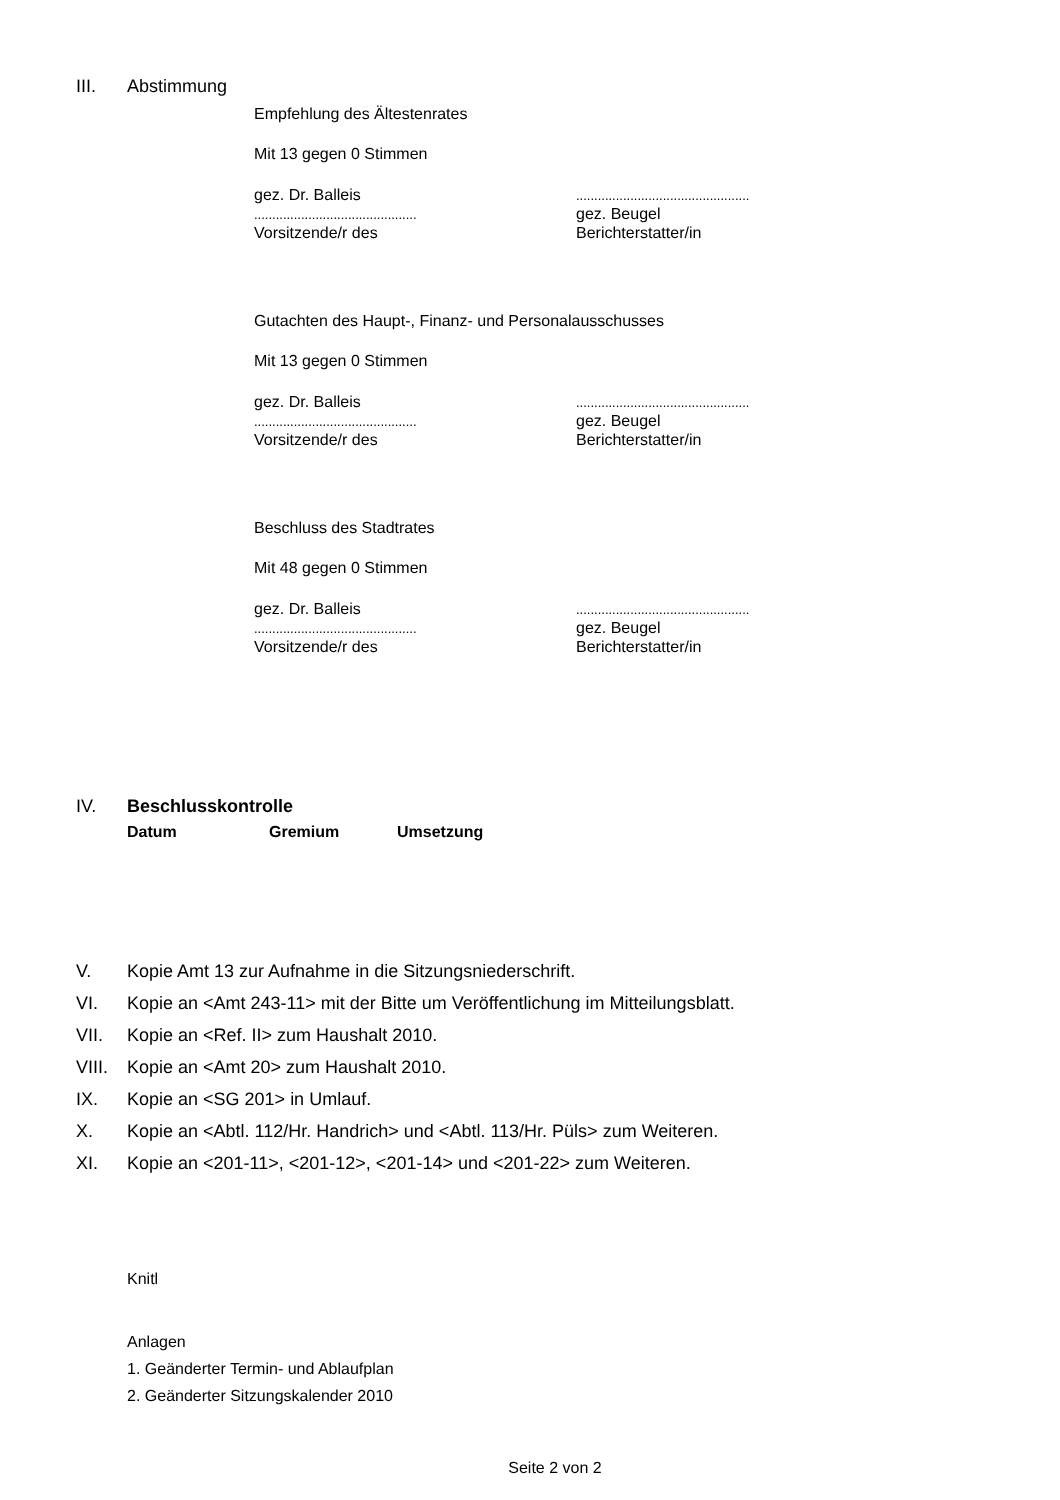III. Abstimmung
Empfehlung des Ältestenrates
Mit 13 gegen 0 Stimmen
gez. Dr. Balleis
.............................................
Vorsitzende/r des
................................................
gez. Beugel
Berichterstatter/in
Gutachten des Haupt-, Finanz- und Personalausschusses
Mit 13 gegen 0 Stimmen
gez. Dr. Balleis
.............................................
Vorsitzende/r des
................................................
gez. Beugel
Berichterstatter/in
Beschluss des Stadtrates
Mit 48 gegen 0 Stimmen
gez. Dr. Balleis
.............................................
Vorsitzende/r des
................................................
gez. Beugel
Berichterstatter/in
IV. Beschlusskontrolle
Datum Gremium Umsetzung
V. Kopie Amt 13 zur Aufnahme in die Sitzungsniederschrift.
VI. Kopie an <Amt 243-11> mit der Bitte um Veröffentlichung im Mitteilungsblatt.
VII. Kopie an <Ref. II> zum Haushalt 2010.
VIII. Kopie an <Amt 20> zum Haushalt 2010.
IX. Kopie an <SG 201> in Umlauf.
X. Kopie an <Abtl. 112/Hr. Handrich> und <Abtl. 113/Hr. Püls> zum Weiteren.
XI. Kopie an <201-11>, <201-12>, <201-14> und <201-22> zum Weiteren.
Knitl
Anlagen
1. Geänderter Termin- und Ablaufplan
2. Geänderter Sitzungskalender 2010
Seite 2 von 2